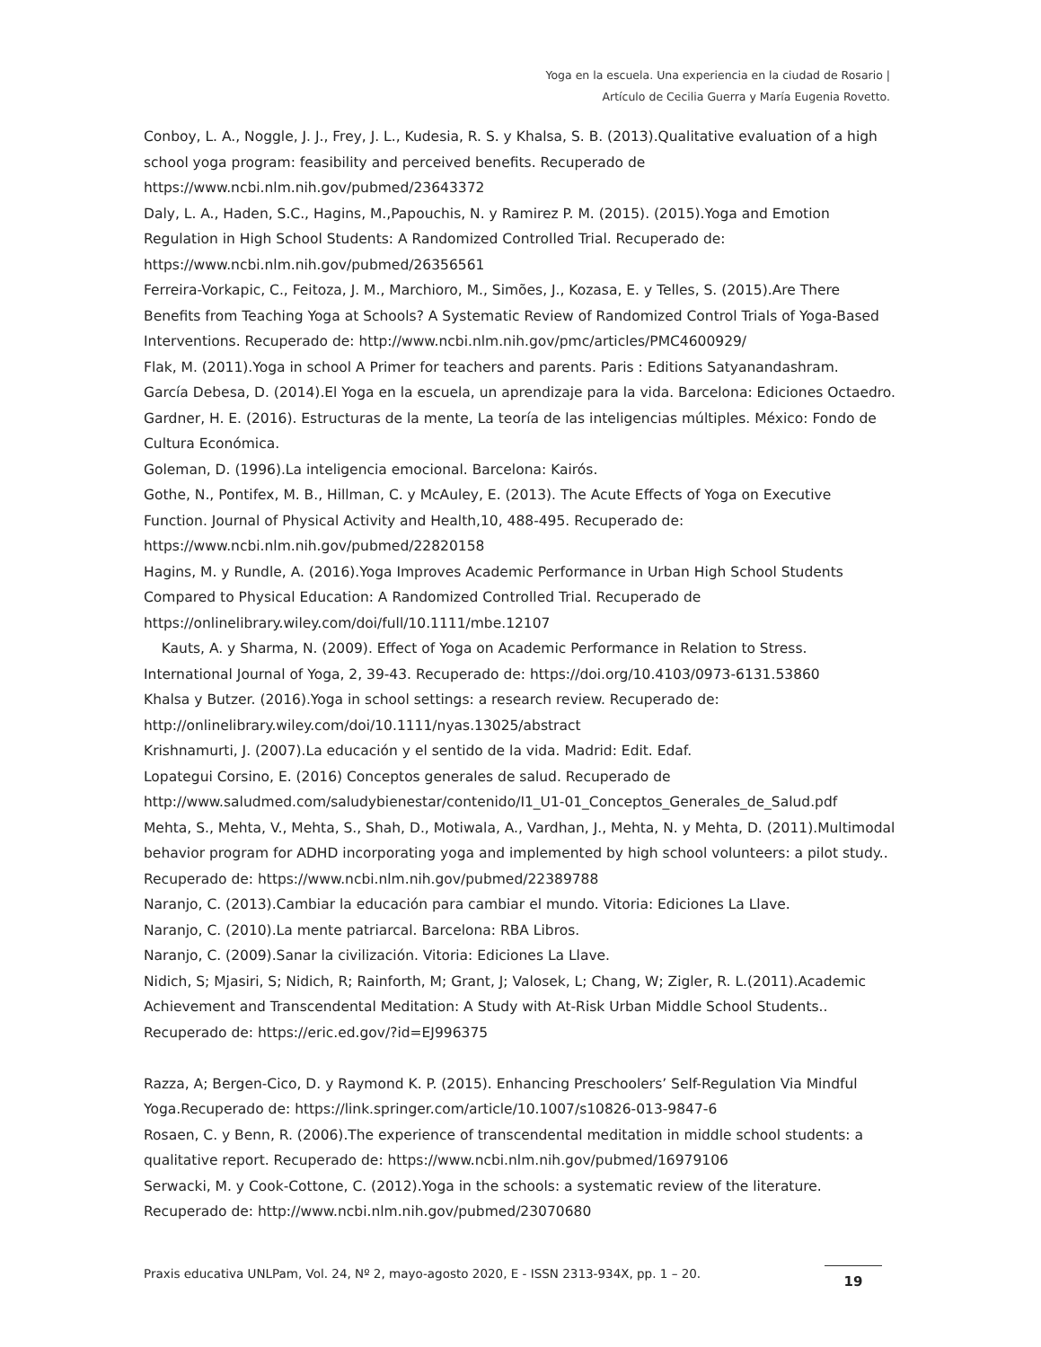Yoga en la escuela. Una experiencia en la ciudad de Rosario |
Artículo de Cecilia Guerra y María Eugenia Rovetto.
Conboy, L. A., Noggle, J. J., Frey, J. L., Kudesia, R. S. y Khalsa, S. B. (2013).Qualitative evaluation of a high school yoga program: feasibility and perceived benefits. Recuperado de
https://www.ncbi.nlm.nih.gov/pubmed/23643372
Daly, L. A., Haden, S.C., Hagins, M.,Papouchis, N. y Ramirez P. M. (2015). (2015).Yoga and Emotion Regulation in High School Students: A Randomized Controlled Trial. Recuperado de:
https://www.ncbi.nlm.nih.gov/pubmed/26356561
Ferreira-Vorkapic, C., Feitoza, J. M., Marchioro, M., Simões, J., Kozasa, E. y Telles, S. (2015).Are There Benefits from Teaching Yoga at Schools? A Systematic Review of Randomized Control Trials of Yoga-Based Interventions. Recuperado de: http://www.ncbi.nlm.nih.gov/pmc/articles/PMC4600929/
Flak, M. (2011).Yoga in school A Primer for teachers and parents. Paris : Editions Satyanandashram.
García Debesa, D. (2014).El Yoga en la escuela, un aprendizaje para la vida. Barcelona: Ediciones Octaedro.
Gardner, H. E. (2016). Estructuras de la mente, La teoría de las inteligencias múltiples. México: Fondo de Cultura Económica.
Goleman, D. (1996).La inteligencia emocional. Barcelona: Kairós.
Gothe, N., Pontifex, M. B., Hillman, C. y McAuley, E. (2013). The Acute Effects of Yoga on Executive Function. Journal of Physical Activity and Health,10, 488-495. Recuperado de:
https://www.ncbi.nlm.nih.gov/pubmed/22820158
Hagins, M. y Rundle, A. (2016).Yoga Improves Academic Performance in Urban High School Students Compared to Physical Education: A Randomized Controlled Trial. Recuperado de
https://onlinelibrary.wiley.com/doi/full/10.1111/mbe.12107
Kauts, A. y Sharma, N. (2009). Effect of Yoga on Academic Performance in Relation to Stress. International Journal of Yoga, 2, 39-43. Recuperado de: https://doi.org/10.4103/0973-6131.53860
Khalsa y Butzer. (2016).Yoga in school settings: a research review. Recuperado de:
http://onlinelibrary.wiley.com/doi/10.1111/nyas.13025/abstract
Krishnamurti, J. (2007).La educación y el sentido de la vida. Madrid: Edit. Edaf.
Lopategui Corsino, E. (2016) Conceptos generales de salud. Recuperado de
http://www.saludmed.com/saludybienestar/contenido/I1_U1-01_Conceptos_Generales_de_Salud.pdf
Mehta, S., Mehta, V., Mehta, S., Shah, D., Motiwala, A., Vardhan, J., Mehta, N. y Mehta, D. (2011).Multimodal behavior program for ADHD incorporating yoga and implemented by high school volunteers: a pilot study.. Recuperado de: https://www.ncbi.nlm.nih.gov/pubmed/22389788
Naranjo, C. (2013).Cambiar la educación para cambiar el mundo. Vitoria: Ediciones La Llave.
Naranjo, C. (2010).La mente patriarcal. Barcelona: RBA Libros.
Naranjo, C. (2009).Sanar la civilización. Vitoria: Ediciones La Llave.
Nidich, S; Mjasiri, S; Nidich, R; Rainforth, M; Grant, J; Valosek, L; Chang, W; Zigler, R. L.(2011).Academic Achievement and Transcendental Meditation: A Study with At-Risk Urban Middle School Students.. Recuperado de: https://eric.ed.gov/?id=EJ996375
Razza, A; Bergen-Cico, D. y Raymond K. P. (2015). Enhancing Preschoolers’ Self-Regulation Via Mindful Yoga.Recuperado de: https://link.springer.com/article/10.1007/s10826-013-9847-6
Rosaen, C. y Benn, R. (2006).The experience of transcendental meditation in middle school students: a qualitative report. Recuperado de: https://www.ncbi.nlm.nih.gov/pubmed/16979106
Serwacki, M. y Cook-Cottone, C. (2012).Yoga in the schools: a systematic review of the literature. Recuperado de: http://www.ncbi.nlm.nih.gov/pubmed/23070680
Praxis educativa UNLPam, Vol. 24, Nº 2, mayo-agosto 2020, E - ISSN 2313-934X, pp. 1 – 20.
19